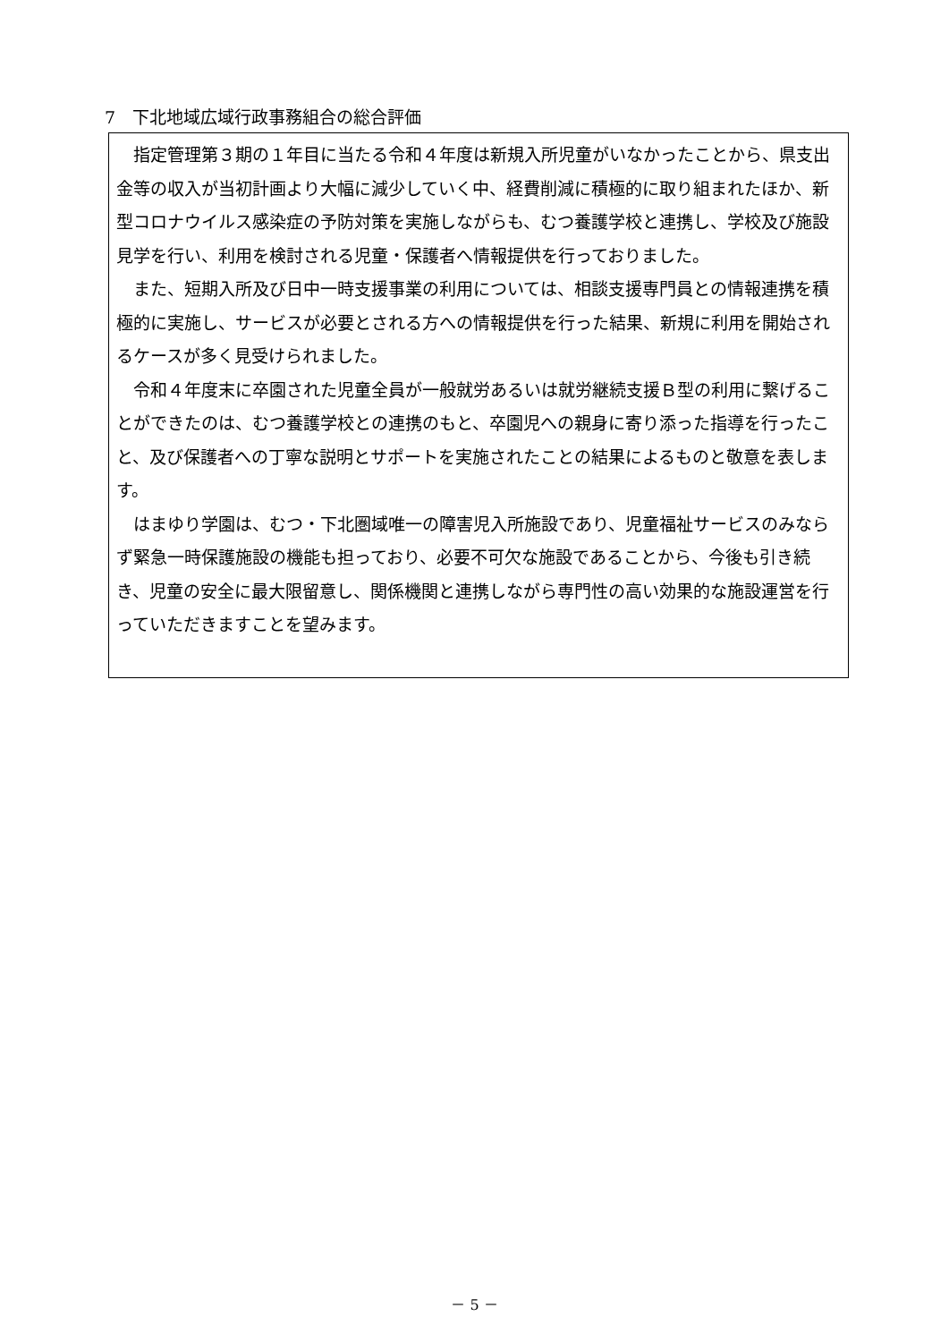7　下北地域広域行政事務組合の総合評価
指定管理第３期の１年目に当たる令和４年度は新規入所児童がいなかったことから、県支出金等の収入が当初計画より大幅に減少していく中、経費削減に積極的に取り組まれたほか、新型コロナウイルス感染症の予防対策を実施しながらも、むつ養護学校と連携し、学校及び施設見学を行い、利用を検討される児童・保護者へ情報提供を行っておりました。
また、短期入所及び日中一時支援事業の利用については、相談支援専門員との情報連携を積極的に実施し、サービスが必要とされる方への情報提供を行った結果、新規に利用を開始されるケースが多く見受けられました。
令和４年度末に卒園された児童全員が一般就労あるいは就労継続支援Ｂ型の利用に繋げることができたのは、むつ養護学校との連携のもと、卒園児への親身に寄り添った指導を行ったこと、及び保護者への丁寧な説明とサポートを実施されたことの結果によるものと敬意を表します。
はまゆり学園は、むつ・下北圏域唯一の障害児入所施設であり、児童福祉サービスのみならず緊急一時保護施設の機能も担っており、必要不可欠な施設であることから、今後も引き続き、児童の安全に最大限留意し、関係機関と連携しながら専門性の高い効果的な施設運営を行っていただきますことを望みます。
－ 5 －